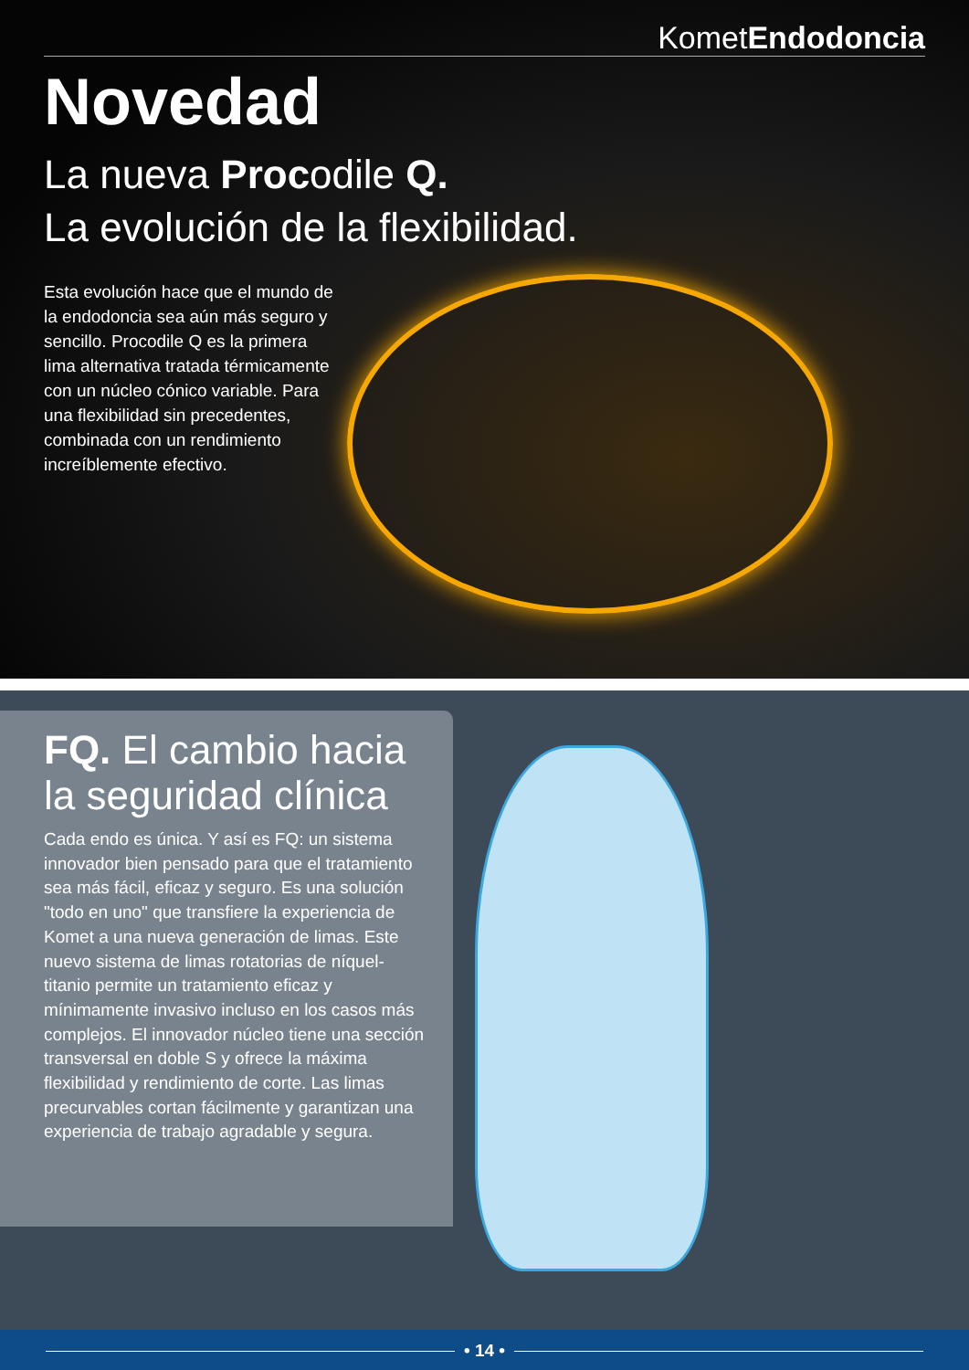KometEndodoncia
Novedad
La nueva Procodile Q.
La evolución de la flexibilidad.
Esta evolución hace que el mundo de la endodoncia sea aún más seguro y sencillo. Procodile Q es la primera lima alternativa tratada térmicamente con un núcleo cónico variable. Para una flexibilidad sin precedentes, combinada con un rendimiento increíblemente efectivo.
FQ. El cambio hacia la seguridad clínica
Cada endo es única. Y así es FQ: un sistema innovador bien pensado para que el tratamiento sea más fácil, eficaz y seguro. Es una solución "todo en uno" que transfiere la experiencia de Komet a una nueva generación de limas. Este nuevo sistema de limas rotatorias de níquel-titanio permite un tratamiento eficaz y mínimamente invasivo incluso en los casos más complejos. El innovador núcleo tiene una sección transversal en doble S y ofrece la máxima flexibilidad y rendimiento de corte. Las limas precurvables cortan fácilmente y garantizan una experiencia de trabajo agradable y segura.
• 14 •